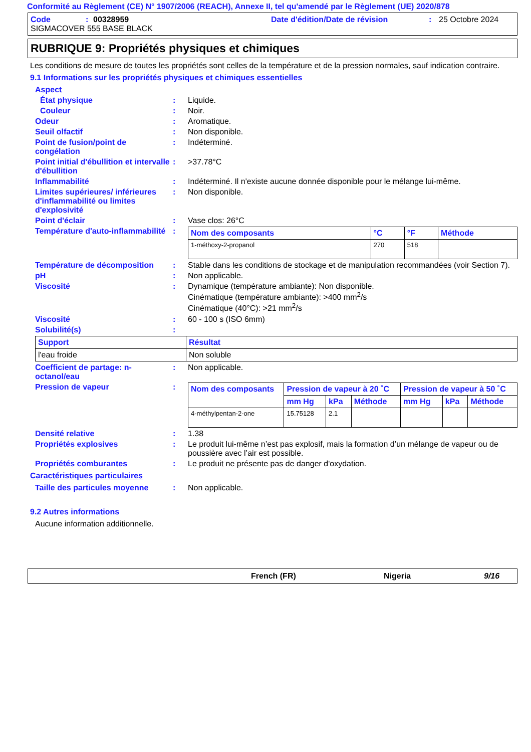Conformité au Règlement (CE) N° 1907/2006 (REACH), Annexe II, tel qu'amendé par le Règlement (UE) 2020/878
Code: 00328959 Date d'édition/Date de révision: 25 Octobre 2024
SIGMACOVER 555 BASE BLACK
RUBRIQUE 9: Propriétés physiques et chimiques
Les conditions de mesure de toutes les propriétés sont celles de la température et de la pression normales, sauf indication contraire.
9.1 Informations sur les propriétés physiques et chimiques essentielles
Aspect
État physique: Liquide.
Couleur: Noir.
Odeur: Aromatique.
Seuil olfactif: Non disponible.
Point de fusion/point de congélation: Indéterminé.
Point initial d'ébullition et intervalle d'ébullition: >37.78°C
Inflammabilité: Indéterminé. Il n'existe aucune donnée disponible pour le mélange lui-même.
Limites supérieures/ inférieures d'inflammabilité ou limites d'explosivité: Non disponible.
Point d'éclair: Vase clos: 26°C
Température d'auto-inflammabilité:
| Nom des composants | °C | °F | Méthode |
| --- | --- | --- | --- |
| 1-méthoxy-2-propanol | 270 | 518 | |
Température de décomposition: Stable dans les conditions de stockage et de manipulation recommandées (voir Section 7).
pH: Non applicable.
Viscosité: Dynamique (température ambiante): Non disponible.
Cinématique (température ambiante): >400 mm<sup>2</sup>/s
Cinématique (40°C): >21 mm<sup>2</sup>/s
Viscosité: 60 - 100 s (ISO 6mm)
Solubilité(s):
| Support | Résultat |
| --- | --- |
| l'eau froide | Non soluble |
Coefficient de partage: n-octanol/eau: Non applicable.
Pression de vapeur:
| Nom des composants | Pression de vapeur à 20 ˚C | | | Pression de vapeur à 50 ˚C | | |
| --- | --- | --- | --- | --- | --- | --- |
| | mm Hg | kPa | Méthode | mm Hg | kPa | Méthode |
| 4-méthylpentan-2-one | 15.75128 | 2.1 | | | | |
Densité relative: 1.38
Propriétés explosives: Le produit lui-même n’est pas explosif, mais la formation d’un mélange de vapeur ou de poussière avec l’air est possible.
Propriétés comburantes: Le produit ne présente pas de danger d'oxydation.
Caractéristiques particulaires
Taille des particules moyenne: Non applicable.
9.2 Autres informations
Aucune information additionnelle.
French (FR) Nigeria 9/16